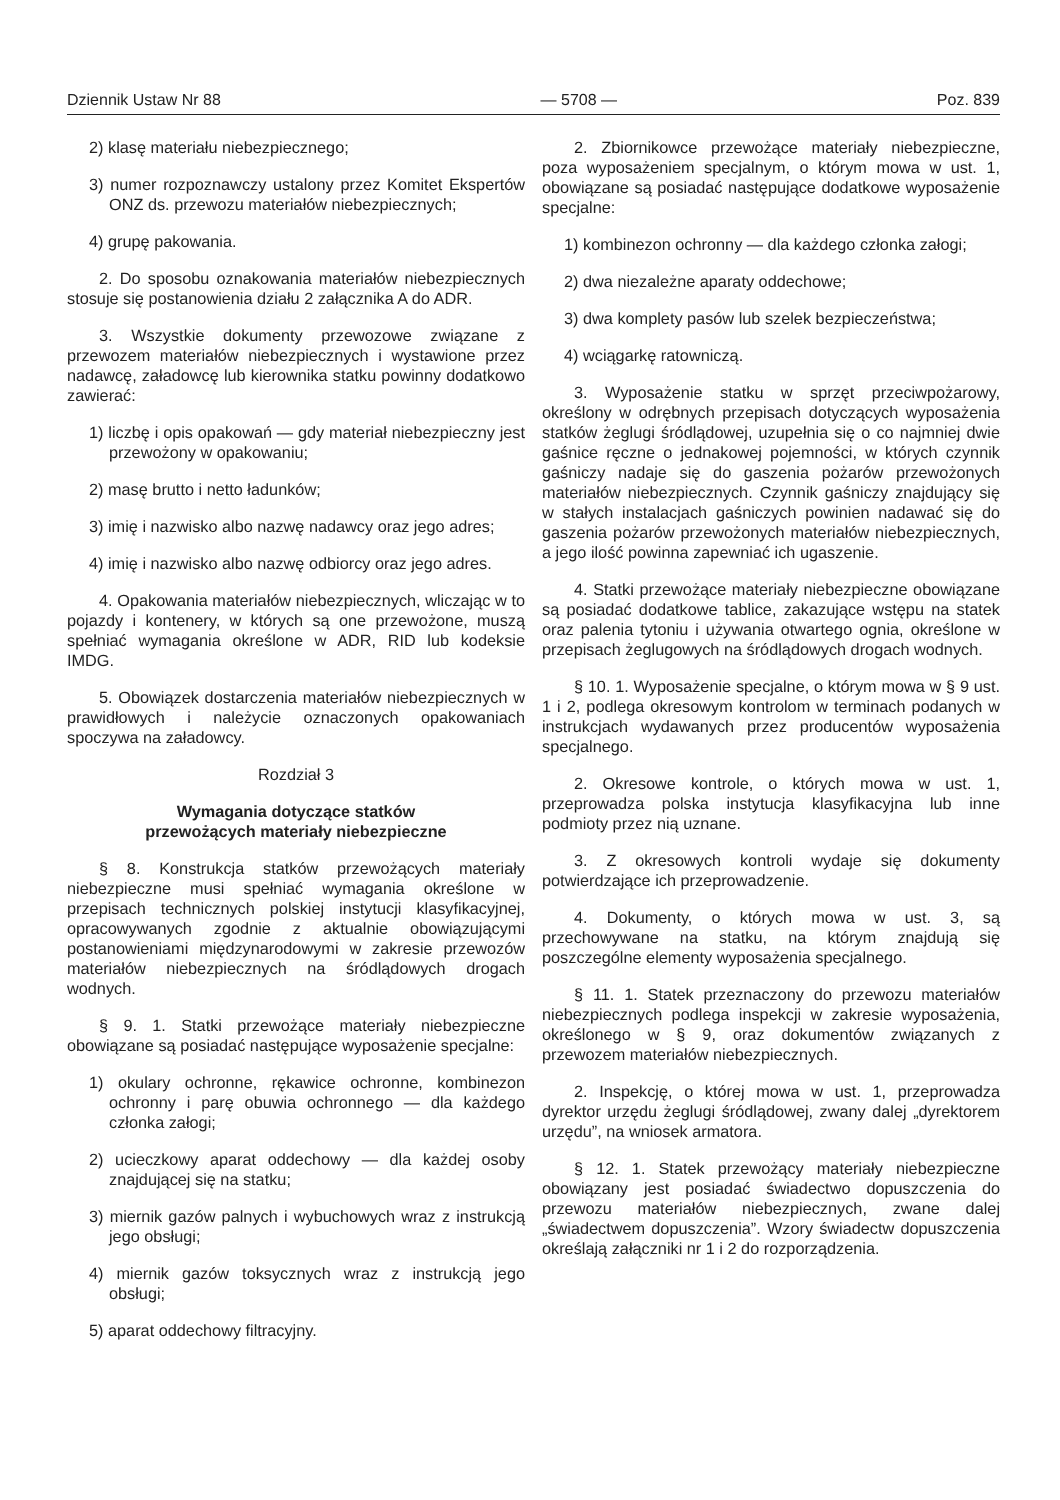Dziennik Ustaw Nr 88 — 5708 — Poz. 839
2) klasę materiału niebezpiecznego;
3) numer rozpoznawczy ustalony przez Komitet Ekspertów ONZ ds. przewozu materiałów niebezpiecznych;
4) grupę pakowania.
2. Do sposobu oznakowania materiałów niebezpiecznych stosuje się postanowienia działu 2 załącznika A do ADR.
3. Wszystkie dokumenty przewozowe związane z przewozem materiałów niebezpiecznych i wystawione przez nadawcę, załadowcę lub kierownika statku powinny dodatkowo zawierać:
1) liczbę i opis opakowań — gdy materiał niebezpieczny jest przewożony w opakowaniu;
2) masę brutto i netto ładunków;
3) imię i nazwisko albo nazwę nadawcy oraz jego adres;
4) imię i nazwisko albo nazwę odbiorcy oraz jego adres.
4. Opakowania materiałów niebezpiecznych, wliczając w to pojazdy i kontenery, w których są one przewożone, muszą spełniać wymagania określone w ADR, RID lub kodeksie IMDG.
5. Obowiązek dostarczenia materiałów niebezpiecznych w prawidłowych i należycie oznaczonych opakowaniach spoczywa na załadowcy.
Rozdział 3
Wymagania dotyczące statków
przewożących materiały niebezpieczne
§ 8. Konstrukcja statków przewożących materiały niebezpieczne musi spełniać wymagania określone w przepisach technicznych polskiej instytucji klasyfikacyjnej, opracowywanych zgodnie z aktualnie obowiązującymi postanowieniami międzynarodowymi w zakresie przewozów materiałów niebezpiecznych na śródlądowych drogach wodnych.
§ 9. 1. Statki przewożące materiały niebezpieczne obowiązane są posiadać następujące wyposażenie specjalne:
1) okulary ochronne, rękawice ochronne, kombinezon ochronny i parę obuwia ochronnego — dla każdego członka załogi;
2) ucieczkowy aparat oddechowy — dla każdej osoby znajdującej się na statku;
3) miernik gazów palnych i wybuchowych wraz z instrukcją jego obsługi;
4) miernik gazów toksycznych wraz z instrukcją jego obsługi;
5) aparat oddechowy filtracyjny.
2. Zbiornikowce przewożące materiały niebezpieczne, poza wyposażeniem specjalnym, o którym mowa w ust. 1, obowiązane są posiadać następujące dodatkowe wyposażenie specjalne:
1) kombinezon ochronny — dla każdego członka załogi;
2) dwa niezależne aparaty oddechowe;
3) dwa komplety pasów lub szelek bezpieczeństwa;
4) wciągarkę ratowniczą.
3. Wyposażenie statku w sprzęt przeciwpożarowy, określony w odrębnych przepisach dotyczących wyposażenia statków żeglugi śródlądowej, uzupełnia się o co najmniej dwie gaśnice ręczne o jednakowej pojemności, w których czynnik gaśniczy nadaje się do gaszenia pożarów przewożonych materiałów niebezpiecznych. Czynnik gaśniczy znajdujący się w stałych instalacjach gaśniczych powinien nadawać się do gaszenia pożarów przewożonych materiałów niebezpiecznych, a jego ilość powinna zapewniać ich ugaszenie.
4. Statki przewożące materiały niebezpieczne obowiązane są posiadać dodatkowe tablice, zakazujące wstępu na statek oraz palenia tytoniu i używania otwartego ognia, określone w przepisach żeglugowych na śródlądowych drogach wodnych.
§ 10. 1. Wyposażenie specjalne, o którym mowa w § 9 ust. 1 i 2, podlega okresowym kontrolom w terminach podanych w instrukcjach wydawanych przez producentów wyposażenia specjalnego.
2. Okresowe kontrole, o których mowa w ust. 1, przeprowadza polska instytucja klasyfikacyjna lub inne podmioty przez nią uznane.
3. Z okresowych kontroli wydaje się dokumenty potwierdzające ich przeprowadzenie.
4. Dokumenty, o których mowa w ust. 3, są przechowywane na statku, na którym znajdują się poszczególne elementy wyposażenia specjalnego.
§ 11. 1. Statek przeznaczony do przewozu materiałów niebezpiecznych podlega inspekcji w zakresie wyposażenia, określonego w § 9, oraz dokumentów związanych z przewozem materiałów niebezpiecznych.
2. Inspekcję, o której mowa w ust. 1, przeprowadza dyrektor urzędu żeglugi śródlądowej, zwany dalej „dyrektorem urzędu”, na wniosek armatora.
§ 12. 1. Statek przewożący materiały niebezpieczne obowiązany jest posiadać świadectwo dopuszczenia do przewozu materiałów niebezpiecznych, zwane dalej „świadectwem dopuszczenia”. Wzory świadectw dopuszczenia określają załączniki nr 1 i 2 do rozporządzenia.